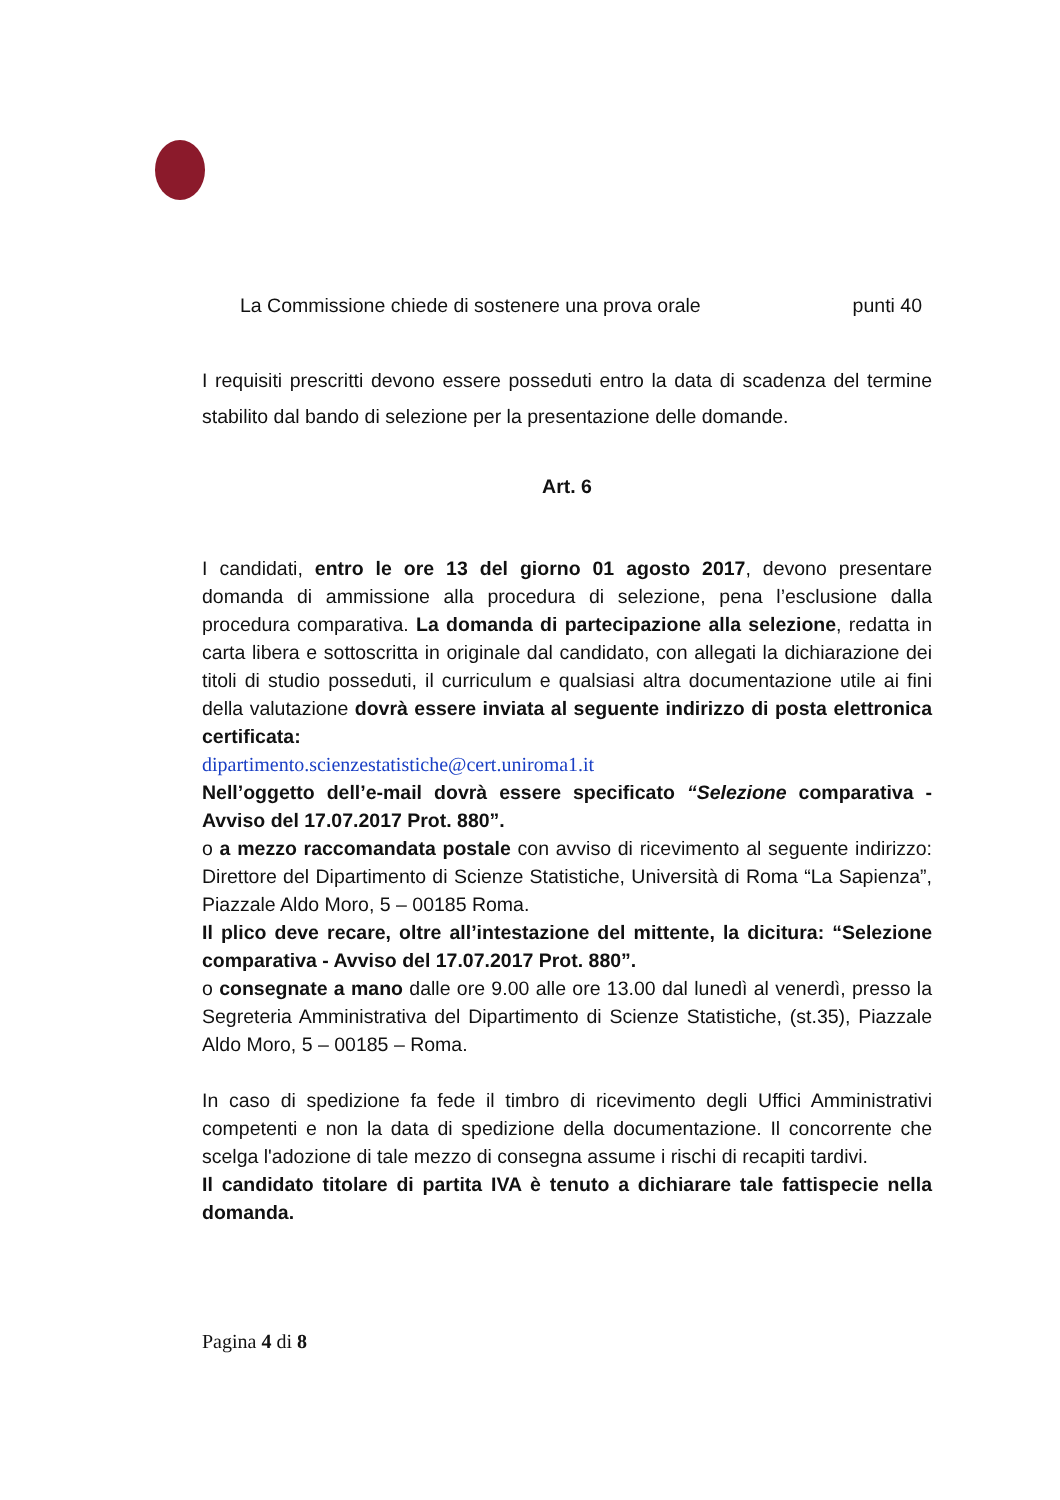La Commissione chiede di sostenere una prova orale punti 40
I requisiti prescritti devono essere posseduti entro la data di scadenza del termine stabilito dal bando di selezione per la presentazione delle domande.
Art. 6
I candidati, entro le ore 13 del giorno 01 agosto 2017, devono presentare domanda di ammissione alla procedura di selezione, pena l’esclusione dalla procedura comparativa. La domanda di partecipazione alla selezione, redatta in carta libera e sottoscritta in originale dal candidato, con allegati la dichiarazione dei titoli di studio posseduti, il curriculum e qualsiasi altra documentazione utile ai fini della valutazione dovrà essere inviata al seguente indirizzo di posta elettronica certificata:
dipartimento.scienzestatistiche@cert.uniroma1.it
Nell’oggetto dell’e-mail dovrà essere specificato “Selezione comparativa - Avviso del 17.07.2017 Prot. 880”.
o a mezzo raccomandata postale con avviso di ricevimento al seguente indirizzo: Direttore del Dipartimento di Scienze Statistiche, Università di Roma “La Sapienza”, Piazzale Aldo Moro, 5 – 00185 Roma.
Il plico deve recare, oltre all’intestazione del mittente, la dicitura: “Selezione comparativa - Avviso del 17.07.2017 Prot. 880”.
o consegnate a mano dalle ore 9.00 alle ore 13.00 dal lunedì al venerdì, presso la Segreteria Amministrativa del Dipartimento di Scienze Statistiche, (st.35), Piazzale Aldo Moro, 5 – 00185 – Roma.
In caso di spedizione fa fede il timbro di ricevimento degli Uffici Amministrativi competenti e non la data di spedizione della documentazione. Il concorrente che scelga l'adozione di tale mezzo di consegna assume i rischi di recapiti tardivi.
Il candidato titolare di partita IVA è tenuto a dichiarare tale fattispecie nella domanda.
Pagina 4 di 8